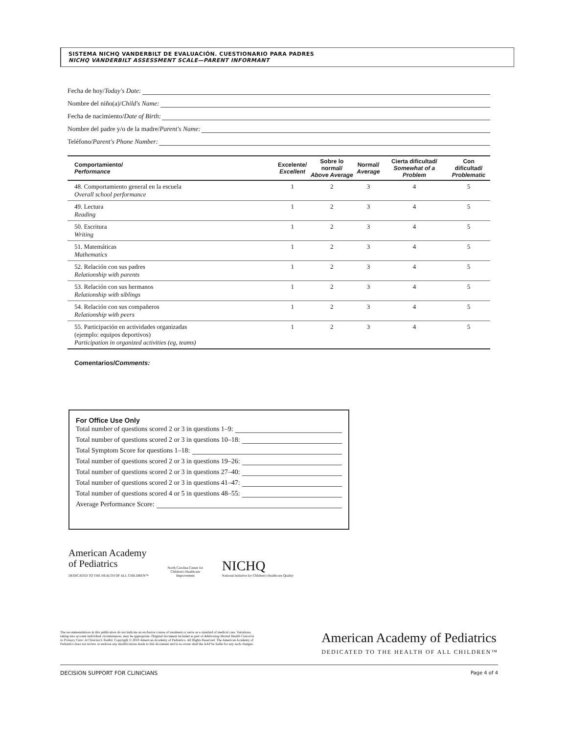SISTEMA NICHQ VANDERBILT DE EVALUACIÓN. CUESTIONARIO PARA PADRES
NICHQ VANDERBILT ASSESSMENT SCALE—PARENT INFORMANT
Fecha de hoy/ Today's Date:
Nombre del niño(a)/ Child's Name:
Fecha de nacimiento/ Date of Birth:
Nombre del padre y/o de la madre/ Parent's Name:
Teléfono/ Parent's Phone Number:
| Comportamiento/ Performance | Excelente/ Excellent | Sobre lo normal/ Above Average | Normal/ Average | Cierta dificultad/ Somewhat of a Problem | Con dificultad/ Problematic |
| --- | --- | --- | --- | --- | --- |
| 48. Comportamiento general en la escuela Overall school performance | 1 | 2 | 3 | 4 | 5 |
| 49. Lectura Reading | 1 | 2 | 3 | 4 | 5 |
| 50. Escritura Writing | 1 | 2 | 3 | 4 | 5 |
| 51. Matemáticas Mathematics | 1 | 2 | 3 | 4 | 5 |
| 52. Relación con sus padres Relationship with parents | 1 | 2 | 3 | 4 | 5 |
| 53. Relación con sus hermanos Relationship with siblings | 1 | 2 | 3 | 4 | 5 |
| 54. Relación con sus compañeros Relationship with peers | 1 | 2 | 3 | 4 | 5 |
| 55. Participación en actividades organizadas (ejemplo: equipos deportivos) Participation in organized activities (eg, teams) | 1 | 2 | 3 | 4 | 5 |
Comentarios/Comments:
For Office Use Only
Total number of questions scored 2 or 3 in questions 1–9:
Total number of questions scored 2 or 3 in questions 10–18:
Total Symptom Score for questions 1–18:
Total number of questions scored 2 or 3 in questions 19–26:
Total number of questions scored 2 or 3 in questions 27–40:
Total number of questions scored 2 or 3 in questions 41–47:
Total number of questions scored 4 or 5 in questions 48–55:
Average Performance Score:
American Academy
of Pediatrics
DEDICATED TO THE HEALTH OF ALL CHILDREN™
North Carolina Center for Children's Healthcare Improvement
NICHQ
National Initiative for Children's Healthcare Quality
The recommendations in this publication do not indicate an exclusive course of treatment or serve as a standard of medical care. Variations, taking into account individual circumstances, may be appropriate. Original document included as part of Addressing Mental Health Concerns in Primary Care: A Clinician's Toolkit. Copyright © 2010 American Academy of Pediatrics. All Rights Reserved. The American Academy of Pediatrics does not review or endorse any modifications made to this document and in no event shall the AAP be liable for any such changes.
American Academy of Pediatrics
DEDICATED TO THE HEALTH OF ALL CHILDREN™
DECISION SUPPORT FOR CLINICIANS Page 4 of 4